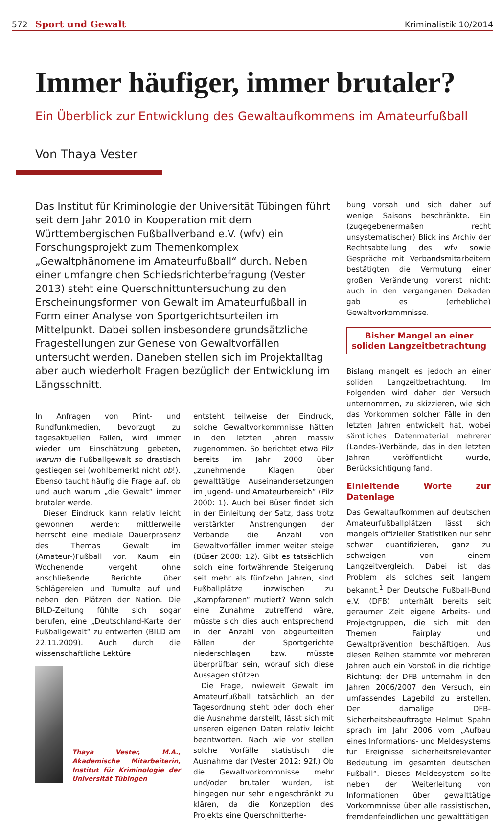572 Sport und Gewalt Kriminalistik 10/2014
Immer häufiger, immer brutaler?
Ein Überblick zur Entwicklung des Gewaltaufkommens im Amateurfußball
Von Thaya Vester
Das Institut für Kriminologie der Universität Tübingen führt seit dem Jahr 2010 in Kooperation mit dem Württembergischen Fußballverband e.V. (wfv) ein Forschungsprojekt zum Themenkomplex „Gewaltphänomene im Amateurfußball“ durch. Neben einer umfangreichen Schiedsrichterbefragung (Vester 2013) steht eine Querschnittuntersuchung zu den Erscheinungsformen von Gewalt im Amateurfußball in Form einer Analyse von Sportgerichtsurteilen im Mittelpunkt. Dabei sollen insbesondere grundsätzliche Fragestellungen zur Genese von Gewaltvorfällen untersucht werden. Daneben stellen sich im Projektalltag aber auch wiederholt Fragen bezüglich der Entwicklung im Längsschnitt.
In Anfragen von Print- und Rundfunkmedien, bevorzugt zu tagesaktuellen Fällen, wird immer wieder um Einschätzung gebeten, warum die Fußballgewalt so drastisch gestiegen sei (wohlbemerkt nicht ob!). Ebenso taucht häufig die Frage auf, ob und auch warum „die Gewalt“ immer brutaler werde.
Dieser Eindruck kann relativ leicht gewonnen werden: mittlerweile herrscht eine mediale Dauerpräsenz des Themas Gewalt im (Amateur-)Fußball vor. Kaum ein Wochenende vergeht ohne anschließende Berichte über Schlägereien und Tumulte auf und neben den Plätzen der Nation. Die BILD-Zeitung fühlte sich sogar berufen, eine „Deutschland-Karte der Fußballgewalt“ zu entwerfen (BILD am 22.11.2009). Auch durch die wissenschaftliche Lektüre
Thaya Vester, M.A., Akademische Mitarbeiterin, Institut für Kriminologie der Universität Tübingen
entsteht teilweise der Eindruck, solche Gewaltvorkommnisse hätten in den letzten Jahren massiv zugenommen. So berichtet etwa Pilz bereits im Jahr 2000 über „zunehmende Klagen über gewalttätige Auseinandersetzungen im Jugend- und Amateurbereich“ (Pilz 2000: 1). Auch bei Büser findet sich in der Einleitung der Satz, dass trotz verstärkter Anstrengungen der Verbände die Anzahl von Gewaltvorfällen immer weiter steige (Büser 2008: 12). Gibt es tatsächlich solch eine fortwährende Steigerung seit mehr als fünfzehn Jahren, sind Fußballplätze inzwischen zu „Kampfarenen“ mutiert? Wenn solch eine Zunahme zutreffend wäre, müsste sich dies auch entsprechend in der Anzahl von abgeurteilten Fällen der Sportgerichte niederschlagen bzw. müsste überprüfbar sein, worauf sich diese Aussagen stützen.
Die Frage, inwieweit Gewalt im Amateurfußball tatsächlich an der Tagesordnung steht oder doch eher die Ausnahme darstellt, lässt sich mit unseren eigenen Daten relativ leicht beantworten. Nach wie vor stellen solche Vorfälle statistisch die Ausnahme dar (Vester 2012: 92f.) Ob die Gewaltvorkommnisse mehr und/oder brutaler wurden, ist hingegen nur sehr eingeschränkt zu klären, da die Konzeption des Projekts eine Querschnitterhe-
bung vorsah und sich daher auf wenige Saisons beschränkte. Ein (zugegebenermaßen recht unsystematischer) Blick ins Archiv der Rechtsabteilung des wfv sowie Gespräche mit Verbandsmitarbeitern bestätigten die Vermutung einer großen Veränderung vorerst nicht: auch in den vergangenen Dekaden gab es (erhebliche) Gewaltvorkommnisse.
Bisher Mangel an einer soliden Langzeitbetrachtung
Bislang mangelt es jedoch an einer soliden Langzeitbetrachtung. Im Folgenden wird daher der Versuch unternommen, zu skizzieren, wie sich das Vorkommen solcher Fälle in den letzten Jahren entwickelt hat, wobei sämtliches Datenmaterial mehrerer (Landes-)Verbände, das in den letzten Jahren veröffentlicht wurde, Berücksichtigung fand.
Einleitende Worte zur Datenlage
Das Gewaltaufkommen auf deutschen Amateurfußballplätzen lässt sich mangels offizieller Statistiken nur sehr schwer quantifizieren, ganz zu schweigen von einem Langzeitvergleich. Dabei ist das Problem als solches seit langem bekannt.<sup>1</sup> Der Deutsche Fußball-Bund e.V. (DFB) unterhält bereits seit geraumer Zeit eigene Arbeits- und Projektgruppen, die sich mit den Themen Fairplay und Gewaltprävention beschäftigen. Aus diesen Reihen stammte vor mehreren Jahren auch ein Vorstoß in die richtige Richtung: der DFB unternahm in den Jahren 2006/2007 den Versuch, ein umfassendes Lagebild zu erstellen. Der damalige DFB-Sicherheitsbeauftragte Helmut Spahn sprach im Jahr 2006 vom „Aufbau eines Informations- und Meldesystems für Ereignisse sicherheitsrelevanter Bedeutung im gesamten deutschen Fußball“. Dieses Meldesystem sollte neben der Weiterleitung von Informationen über gewalttätige Vorkommnisse über alle rassistischen, fremdenfeindlichen und gewalttätigen